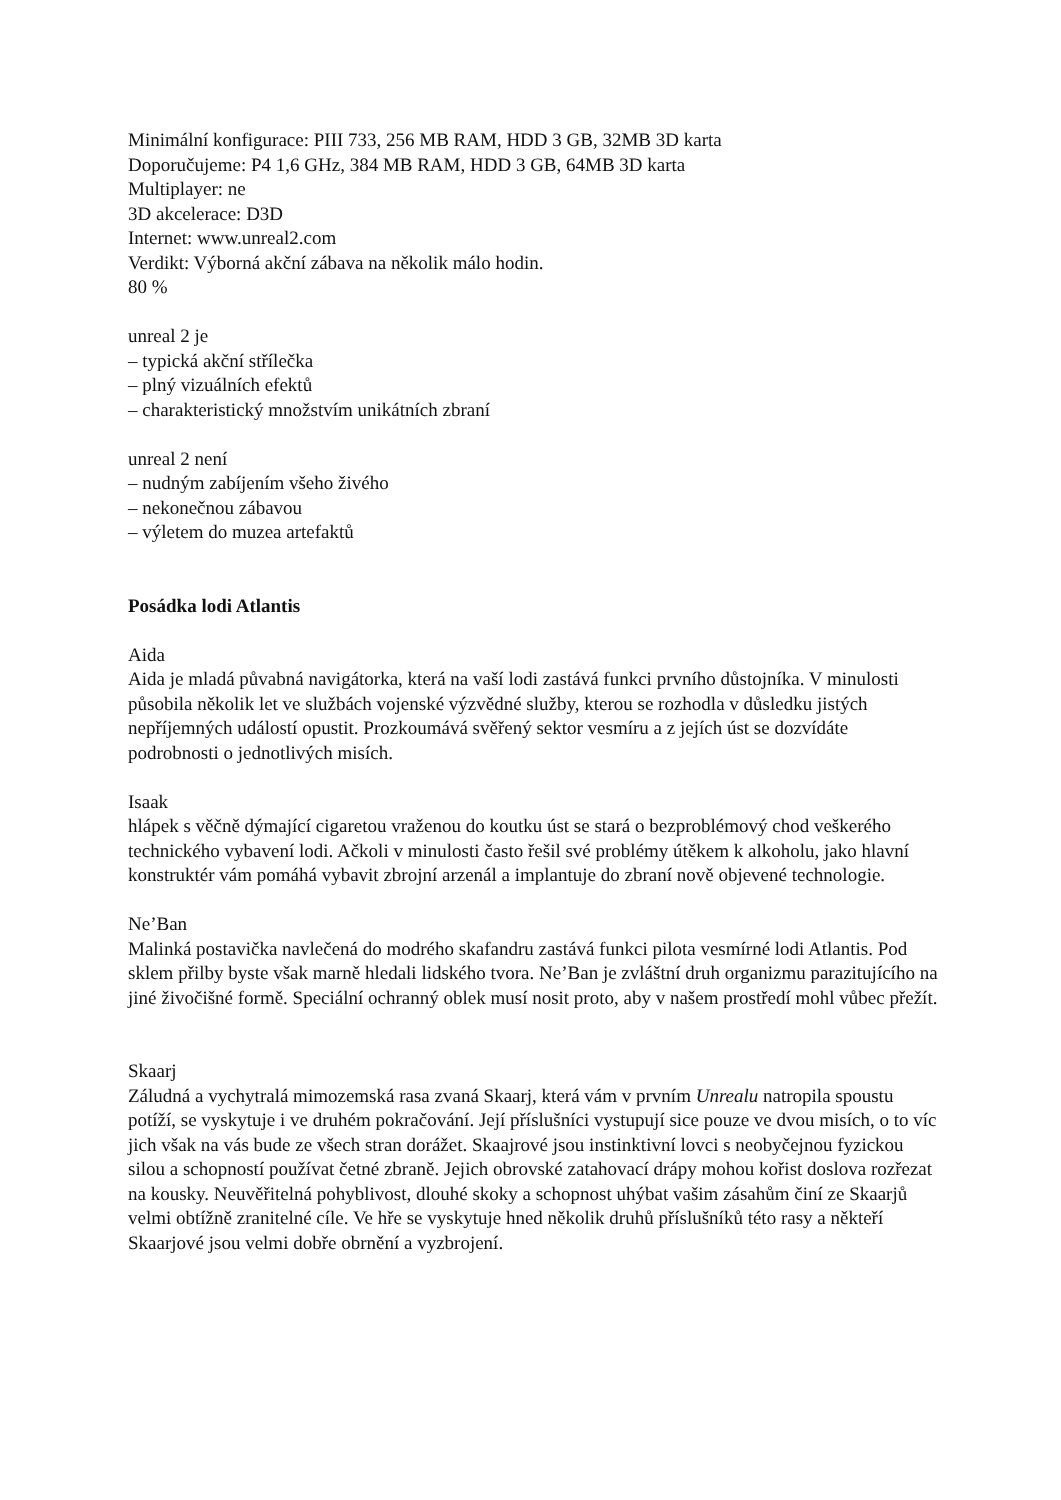Minimální konfigurace: PIII 733, 256 MB RAM, HDD 3 GB, 32MB 3D karta
Doporučujeme: P4 1,6 GHz, 384 MB RAM, HDD 3 GB, 64MB 3D karta
Multiplayer: ne
3D akcelerace: D3D
Internet: www.unreal2.com
Verdikt: Výborná akční zábava na několik málo hodin.
80 %
unreal 2 je
– typická akční střílečka
– plný vizuálních efektů
– charakteristický množstvím unikátních zbraní
unreal 2 není
– nudným zabíjením všeho živého
– nekonečnou zábavou
– výletem do muzea artefaktů
Posádka lodi Atlantis
Aida
Aida je mladá půvabná navigátorka, která na vaší lodi zastává funkci prvního důstojníka. V minulosti působila několik let ve službách vojenské výzvědné služby, kterou se rozhodla v důsledku jistých nepříjemných událostí opustit. Prozkoumává svěřený sektor vesmíru a z jejích úst se dozvídáte podrobnosti o jednotlivých misích.
Isaak
hlápek s věčně dýmající cigaretou vraženou do koutku úst se stará o bezproblémový chod veškerého technického vybavení lodi. Ačkoli v minulosti často řešil své problémy útěkem k alkoholu, jako hlavní konstruktér vám pomáhá vybavit zbrojní arzenál a implantuje do zbraní nově objevené technologie.
Ne’Ban
Malinká postavička navlečená do modrého skafandru zastává funkci pilota vesmírné lodi Atlantis. Pod sklem přilby byste však marně hledali lidského tvora. Ne’Ban je zvláštní druh organizmu parazitujícího na jiné živočišné formě. Speciální ochranný oblek musí nosit proto, aby v našem prostředí mohl vůbec přežít.
Skaarj
Záludná a vychytralá mimozemská rasa zvaná Skaarj, která vám v prvním Unrealu natropila spoustu potíží, se vyskytuje i ve druhém pokračování. Její příslušníci vystupují sice pouze ve dvou misích, o to víc jich však na vás bude ze všech stran dorážet. Skaajrové jsou instinktivní lovci s neobyčejnou fyzickou silou a schopností používat četné zbraně. Jejich obrovské zatahovací drápy mohou kořist doslova rozřezat na kousky. Neuvěřitelná pohyblivost, dlouhé skoky a schopnost uhýbat vašim zásahům činí ze Skaarjů velmi obtížně zranitelné cíle. Ve hře se vyskytuje hned několik druhů příslušníků této rasy a někteří Skaarjové jsou velmi dobře obrnění a vyzbrojení.